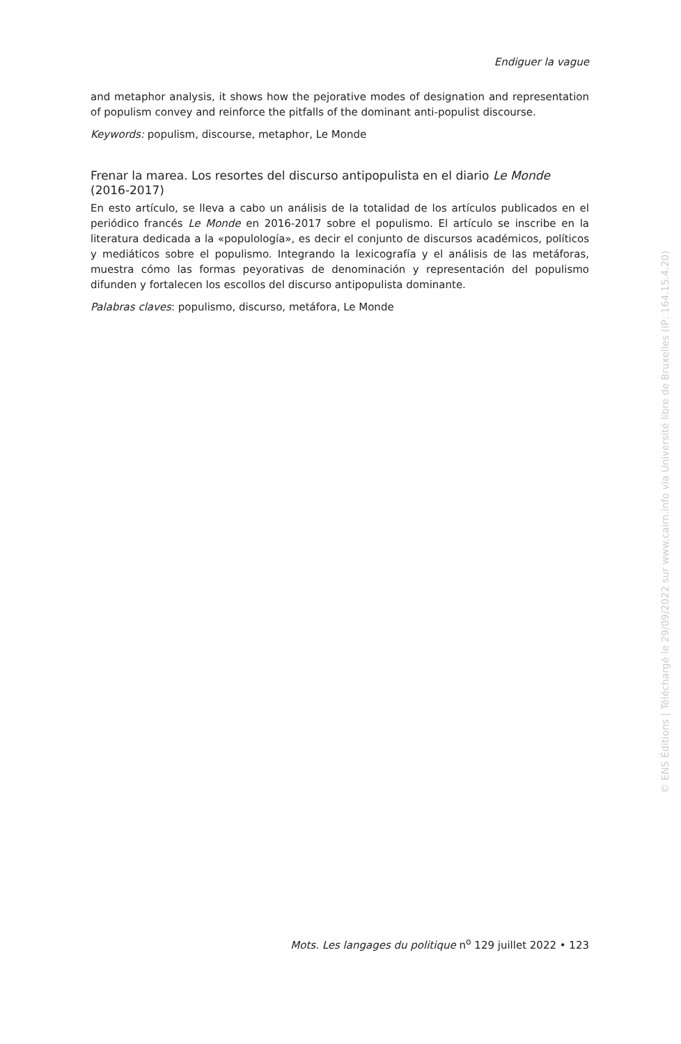Endiguer la vague
and metaphor analysis, it shows how the pejorative modes of designation and representation of populism convey and reinforce the pitfalls of the dominant anti-populist discourse.
Keywords: populism, discourse, metaphor, Le Monde
Frenar la marea. Los resortes del discurso antipopulista en el diario Le Monde (2016-2017)
En esto artículo, se lleva a cabo un análisis de la totalidad de los artículos publicados en el periódico francés Le Monde en 2016-2017 sobre el populismo. El artículo se inscribe en la literatura dedicada a la «populología», es decir el conjunto de discursos académicos, políticos y mediáticos sobre el populismo. Integrando la lexicografía y el análisis de las metáforas, muestra cómo las formas peyorativas de denominación y representación del populismo difunden y fortalecen los escollos del discurso antipopulista dominante.
Palabras claves: populismo, discurso, metáfora, Le Monde
Mots. Les langages du politique n<sup>o</sup> 129 juillet 2022 • 123
© ENS Éditions | Téléchargé le 29/09/2022 sur www.cairn.info via Université libre de Bruxelles (IP: 164.15.4.20)